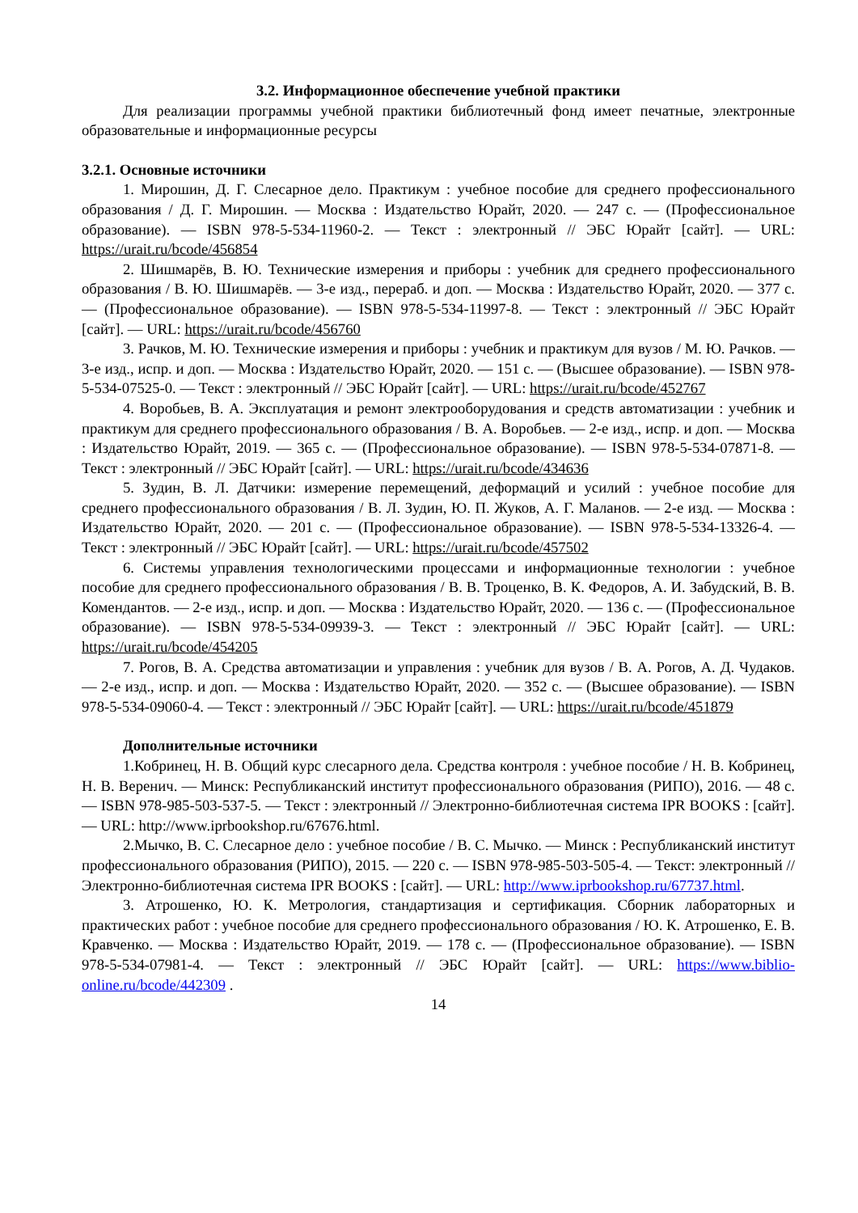3.2. Информационное обеспечение учебной практики
Для реализации программы учебной практики библиотечный фонд имеет печатные, электронные образовательные и информационные ресурсы
3.2.1. Основные источники
1. Мирошин, Д. Г. Слесарное дело. Практикум : учебное пособие для среднего профессионального образования / Д. Г. Мирошин. — Москва : Издательство Юрайт, 2020. — 247 с. — (Профессиональное образование). — ISBN 978-5-534-11960-2. — Текст : электронный // ЭБС Юрайт [сайт]. — URL: https://urait.ru/bcode/456854
2. Шишмарёв, В. Ю. Технические измерения и приборы : учебник для среднего профессионального образования / В. Ю. Шишмарёв. — 3-е изд., перераб. и доп. — Москва : Издательство Юрайт, 2020. — 377 с. — (Профессиональное образование). — ISBN 978-5-534-11997-8. — Текст : электронный // ЭБС Юрайт [сайт]. — URL: https://urait.ru/bcode/456760
3. Рачков, М. Ю. Технические измерения и приборы : учебник и практикум для вузов / М. Ю. Рачков. — 3-е изд., испр. и доп. — Москва : Издательство Юрайт, 2020. — 151 с. — (Высшее образование). — ISBN 978-5-534-07525-0. — Текст : электронный // ЭБС Юрайт [сайт]. — URL: https://urait.ru/bcode/452767
4. Воробьев, В. А. Эксплуатация и ремонт электрооборудования и средств автоматизации : учебник и практикум для среднего профессионального образования / В. А. Воробьев. — 2-е изд., испр. и доп. — Москва : Издательство Юрайт, 2019. — 365 с. — (Профессиональное образование). — ISBN 978-5-534-07871-8. — Текст : электронный // ЭБС Юрайт [сайт]. — URL: https://urait.ru/bcode/434636
5. Зудин, В. Л. Датчики: измерение перемещений, деформаций и усилий : учебное пособие для среднего профессионального образования / В. Л. Зудин, Ю. П. Жуков, А. Г. Маланов. — 2-е изд. — Москва : Издательство Юрайт, 2020. — 201 с. — (Профессиональное образование). — ISBN 978-5-534-13326-4. — Текст : электронный // ЭБС Юрайт [сайт]. — URL: https://urait.ru/bcode/457502
6. Системы управления технологическими процессами и информационные технологии : учебное пособие для среднего профессионального образования / В. В. Троценко, В. К. Федоров, А. И. Забудский, В. В. Комендантов. — 2-е изд., испр. и доп. — Москва : Издательство Юрайт, 2020. — 136 с. — (Профессиональное образование). — ISBN 978-5-534-09939-3. — Текст : электронный // ЭБС Юрайт [сайт]. — URL: https://urait.ru/bcode/454205
7. Рогов, В. А. Средства автоматизации и управления : учебник для вузов / В. А. Рогов, А. Д. Чудаков. — 2-е изд., испр. и доп. — Москва : Издательство Юрайт, 2020. — 352 с. — (Высшее образование). — ISBN 978-5-534-09060-4. — Текст : электронный // ЭБС Юрайт [сайт]. — URL: https://urait.ru/bcode/451879
Дополнительные источники
1.Кобринец, Н. В. Общий курс слесарного дела. Средства контроля : учебное пособие / Н. В. Кобринец, Н. В. Веренич. — Минск: Республиканский институт профессионального образования (РИПО), 2016. — 48 с. — ISBN 978-985-503-537-5. — Текст : электронный // Электронно-библиотечная система IPR BOOKS : [сайт]. — URL: http://www.iprbookshop.ru/67676.html.
2.Мычко, В. С. Слесарное дело : учебное пособие / В. С. Мычко. — Минск : Республиканский институт профессионального образования (РИПО), 2015. — 220 с. — ISBN 978-985-503-505-4. — Текст: электронный // Электронно-библиотечная система IPR BOOKS : [сайт]. — URL: http://www.iprbookshop.ru/67737.html.
3. Атрошенко, Ю. К. Метрология, стандартизация и сертификация. Сборник лабораторных и практических работ : учебное пособие для среднего профессионального образования / Ю. К. Атрошенко, Е. В. Кравченко. — Москва : Издательство Юрайт, 2019. — 178 с. — (Профессиональное образование). — ISBN 978-5-534-07981-4. — Текст : электронный // ЭБС Юрайт [сайт]. — URL: https://www.biblio-online.ru/bcode/442309 .
14